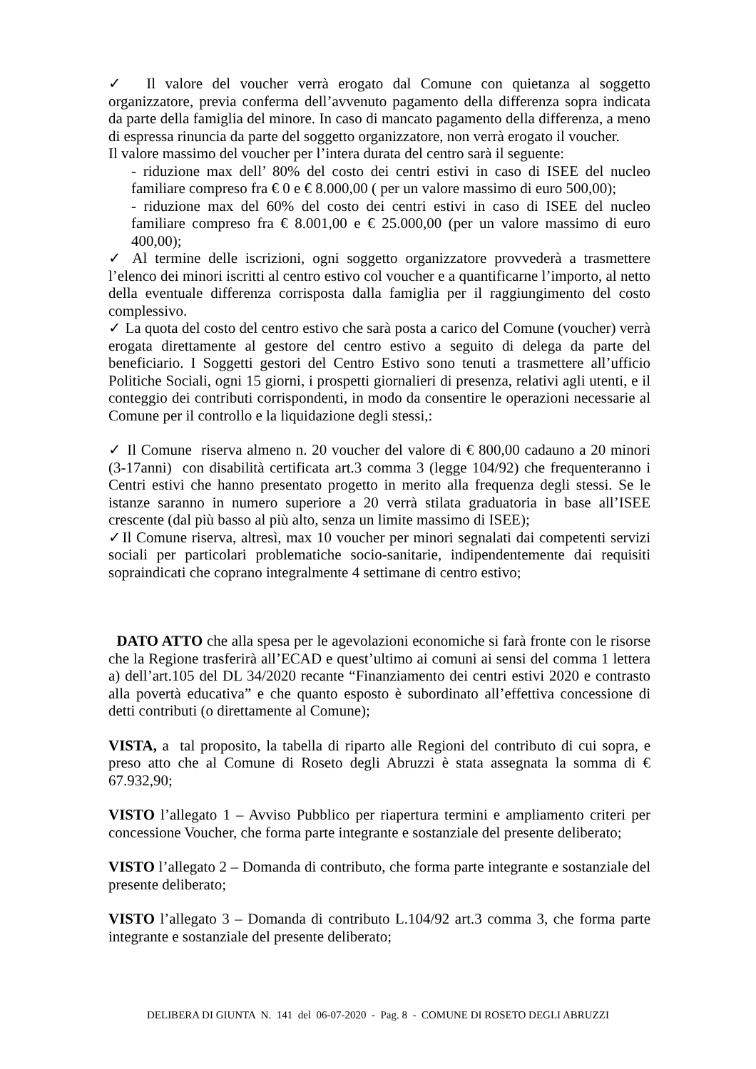✓ Il valore del voucher verrà erogato dal Comune con quietanza al soggetto organizzatore, previa conferma dell’avvenuto pagamento della differenza sopra indicata da parte della famiglia del minore. In caso di mancato pagamento della differenza, a meno di espressa rinuncia da parte del soggetto organizzatore, non verrà erogato il voucher.
Il valore massimo del voucher per l’intera durata del centro sarà il seguente:
- riduzione max dell’ 80% del costo dei centri estivi in caso di ISEE del nucleo familiare compreso fra € 0 e € 8.000,00 ( per un valore massimo di euro 500,00);
- riduzione max del 60% del costo dei centri estivi in caso di ISEE del nucleo familiare compreso fra € 8.001,00 e € 25.000,00 (per un valore massimo di euro 400,00);
✓ Al termine delle iscrizioni, ogni soggetto organizzatore provvederà a trasmettere l’elenco dei minori iscritti al centro estivo col voucher e a quantificarne l’importo, al netto della eventuale differenza corrisposta dalla famiglia per il raggiungimento del costo complessivo.
✓ La quota del costo del centro estivo che sarà posta a carico del Comune (voucher) verrà erogata direttamente al gestore del centro estivo a seguito di delega da parte del beneficiario. I Soggetti gestori del Centro Estivo sono tenuti a trasmettere all’ufficio Politiche Sociali, ogni 15 giorni, i prospetti giornalieri di presenza, relativi agli utenti, e il conteggio dei contributi corrispondenti, in modo da consentire le operazioni necessarie al Comune per il controllo e la liquidazione degli stessi,:
✓ Il Comune riserva almeno n. 20 voucher del valore di € 800,00 cadauno a 20 minori (3-17anni) con disabilità certificata art.3 comma 3 (legge 104/92) che frequenteranno i Centri estivi che hanno presentato progetto in merito alla frequenza degli stessi. Se le istanze saranno in numero superiore a 20 verrà stilata graduatoria in base all’ISEE crescente (dal più basso al più alto, senza un limite massimo di ISEE);
✓Il Comune riserva, altresì, max 10 voucher per minori segnalati dai competenti servizi sociali per particolari problematiche socio-sanitarie, indipendentemente dai requisiti sopraindicati che coprano integralmente 4 settimane di centro estivo;
DATO ATTO che alla spesa per le agevolazioni economiche si farà fronte con le risorse che la Regione trasferirà all’ECAD e quest’ultimo ai comuni ai sensi del comma 1 lettera a) dell’art.105 del DL 34/2020 recante “Finanziamento dei centri estivi 2020 e contrasto alla povertà educativa” e che quanto esposto è subordinato all’effettiva concessione di detti contributi (o direttamente al Comune);
VISTA, a tal proposito, la tabella di riparto alle Regioni del contributo di cui sopra, e preso atto che al Comune di Roseto degli Abruzzi è stata assegnata la somma di € 67.932,90;
VISTO l’allegato 1 – Avviso Pubblico per riapertura termini e ampliamento criteri per concessione Voucher, che forma parte integrante e sostanziale del presente deliberato;
VISTO l’allegato 2 – Domanda di contributo, che forma parte integrante e sostanziale del presente deliberato;
VISTO l’allegato 3 – Domanda di contributo L.104/92 art.3 comma 3, che forma parte integrante e sostanziale del presente deliberato;
DELIBERA DI GIUNTA N. 141 del 06-07-2020 - Pag. 8 - COMUNE DI ROSETO DEGLI ABRUZZI